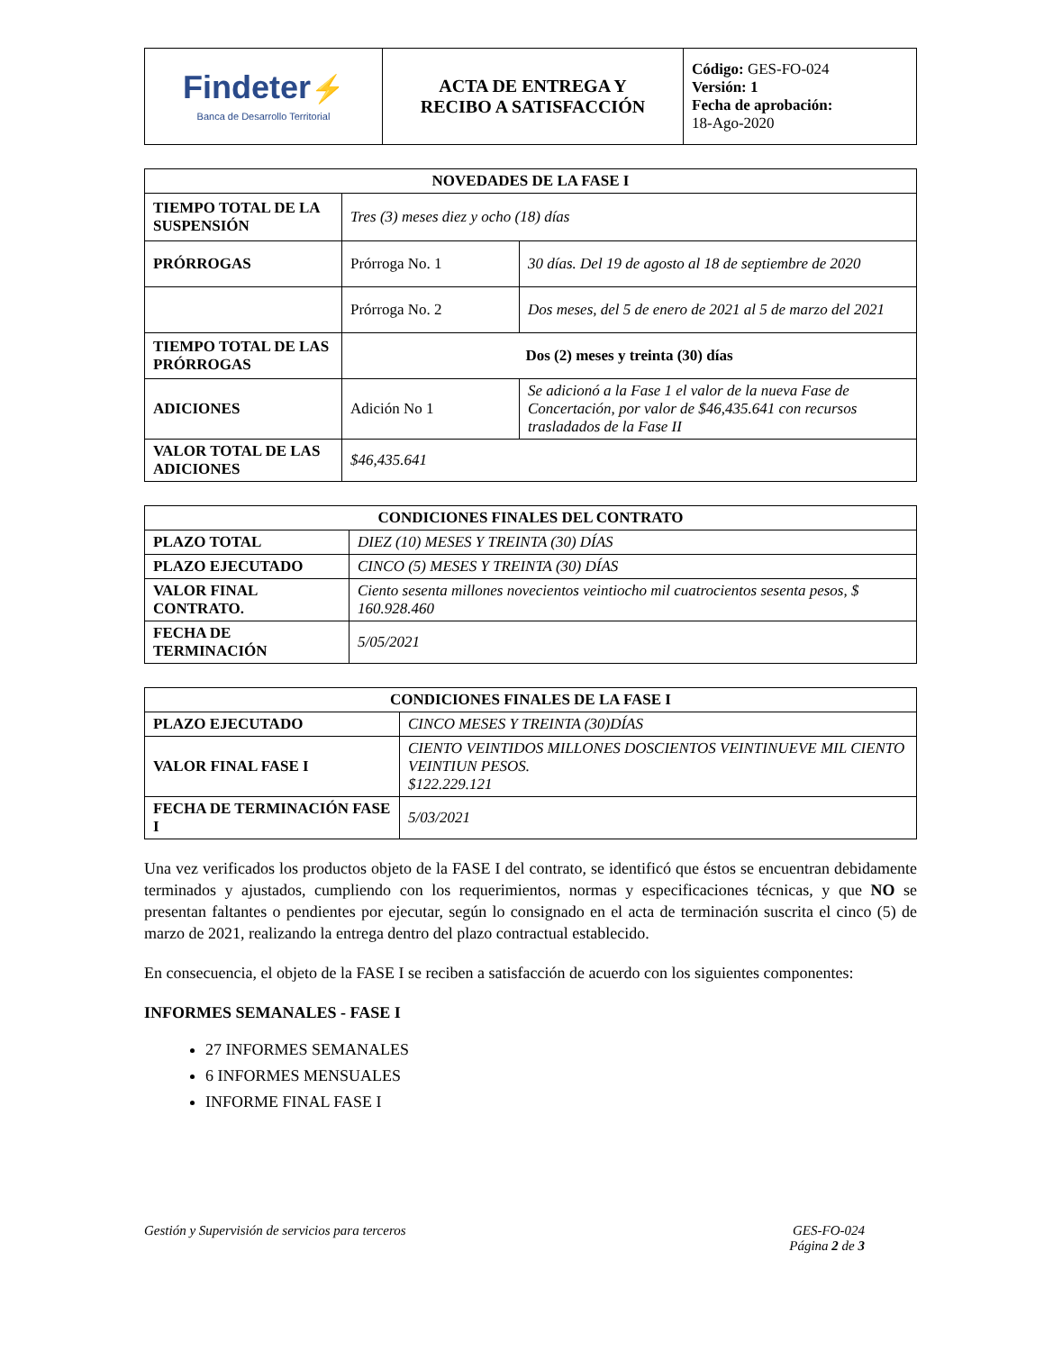| Findeter ⚡ Banca de Desarrollo Territorial | ACTA DE ENTREGA Y RECIBO A SATISFACCIÓN | Código: GES-FO-024 Versión: 1 Fecha de aprobación: 18-Ago-2020 |
| NOVEDADES DE LA FASE I | | |
| --- | --- | --- |
| TIEMPO TOTAL DE LA SUSPENSIÓN | Tres (3) meses diez y ocho (18) días | |
| PRÓRROGAS | Prórroga No. 1 | 30 días. Del 19 de agosto al 18 de septiembre de 2020 |
| | Prórroga No. 2 | Dos meses, del 5 de enero de 2021 al 5 de marzo del 2021 |
| TIEMPO TOTAL DE LAS PRÓRROGAS | Dos (2) meses y treinta (30) días | |
| ADICIONES | Adición No 1 | Se adicionó a la Fase 1 el valor de la nueva Fase de Concertación, por valor de $46,435.641 con recursos trasladados de la Fase II |
| VALOR TOTAL DE LAS ADICIONES | $46,435.641 | |
| CONDICIONES FINALES DEL CONTRATO | |
| --- | --- |
| PLAZO TOTAL | DIEZ (10) MESES Y TREINTA (30) DÍAS |
| PLAZO EJECUTADO | CINCO (5) MESES Y TREINTA (30) DÍAS |
| VALOR FINAL CONTRATO. | Ciento sesenta millones novecientos veintiocho mil cuatrocientos sesenta pesos, $ 160.928.460 |
| FECHA DE TERMINACIÓN | 5/05/2021 |
| CONDICIONES FINALES DE LA FASE I | |
| --- | --- |
| PLAZO EJECUTADO | CINCO MESES Y TREINTA (30)DÍAS |
| VALOR FINAL FASE I | CIENTO VEINTIDOS MILLONES DOSCIENTOS VEINTINUEVE MIL CIENTO VEINTIUN PESOS. $122.229.121 |
| FECHA DE TERMINACIÓN FASE I | 5/03/2021 |
Una vez verificados los productos objeto de la FASE I del contrato, se identificó que éstos se encuentran debidamente terminados y ajustados, cumpliendo con los requerimientos, normas y especificaciones técnicas, y que NO se presentan faltantes o pendientes por ejecutar, según lo consignado en el acta de terminación suscrita el cinco (5) de marzo de 2021, realizando la entrega dentro del plazo contractual establecido.
En consecuencia, el objeto de la FASE I se reciben a satisfacción de acuerdo con los siguientes componentes:
INFORMES SEMANALES - FASE I
27 INFORMES SEMANALES
6 INFORMES MENSUALES
INFORME FINAL FASE I
Gestión y Supervisión de servicios para terceros GES-FO-024
Página 2 de 3